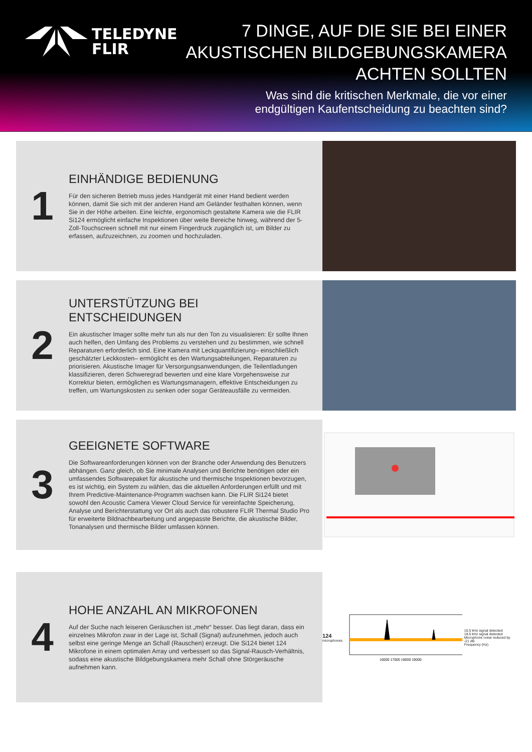TELEDYNE
FLIR
7 DINGE, AUF DIE SIE BEI EINER
AKUSTISCHEN BILDGEBUNGSKAMERA
ACHTEN SOLLTEN
Was sind die kritischen Merkmale, die vor einer
endgültigen Kaufentscheidung zu beachten sind?
1
EINHÄNDIGE BEDIENUNG
Für den sicheren Betrieb muss jedes Handgerät mit einer Hand bedient werden können, damit Sie sich mit der anderen Hand am Geländer festhalten können, wenn Sie in der Höhe arbeiten. Eine leichte, ergonomisch gestaltete Kamera wie die FLIR Si124 ermöglicht einfache Inspektionen über weite Bereiche hinweg, während der 5-Zoll-Touchscreen schnell mit nur einem Fingerdruck zugänglich ist, um Bilder zu erfassen, aufzuzeichnen, zu zoomen und hochzuladen.
2
UNTERSTÜTZUNG BEI ENTSCHEIDUNGEN
Ein akustischer Imager sollte mehr tun als nur den Ton zu visualisieren: Er sollte Ihnen auch helfen, den Umfang des Problems zu verstehen und zu bestimmen, wie schnell Reparaturen erforderlich sind. Eine Kamera mit Leckquantifizierung– einschließlich geschätzter Leckkosten– ermöglicht es den Wartungsabteilungen, Reparaturen zu priorisieren. Akustische Imager für Versorgungsanwendungen, die Teilentladungen klassifizieren, deren Schweregrad bewerten und eine klare Vorgehensweise zur Korrektur bieten, ermöglichen es Wartungsmanagern, effektive Entscheidungen zu treffen, um Wartungskosten zu senken oder sogar Geräteausfälle zu vermeiden.
3
GEEIGNETE SOFTWARE
Die Softwareanforderungen können von der Branche oder Anwendung des Benutzers abhängen. Ganz gleich, ob Sie minimale Analysen und Berichte benötigen oder ein umfassendes Softwarepaket für akustische und thermische Inspektionen bevorzugen, es ist wichtig, ein System zu wählen, das die aktuellen Anforderungen erfüllt und mit Ihrem Predictive-Maintenance-Programm wachsen kann. Die FLIR Si124 bietet sowohl den Acoustic Camera Viewer Cloud Service für vereinfachte Speicherung, Analyse und Berichterstattung vor Ort als auch das robustere FLIR Thermal Studio Pro für erweiterte Bildnachbearbeitung und angepasste Berichte, die akustische Bilder, Tonanalysen und thermische Bilder umfassen können.
4
HOHE ANZAHL AN MIKROFONEN
Auf der Suche nach leiseren Geräuschen ist „mehr“ besser. Das liegt daran, dass ein einzelnes Mikrofon zwar in der Lage ist, Schall (Signal) aufzunehmen, jedoch auch selbst eine geringe Menge an Schall (Rauschen) erzeugt. Die Si124 bietet 124 Mikrofone in einem optimalen Array und verbessert so das Signal-Rausch-Verhältnis, sodass eine akustische Bildgebungskamera mehr Schall ohne Störgeräusche aufnehmen kann.
124
microphones
16000 17000 18000 19000
16.5 kHz signal detected
18.5 kHz signal detected
Microphone noise reduced by -21 dB
Frequency (Hz)